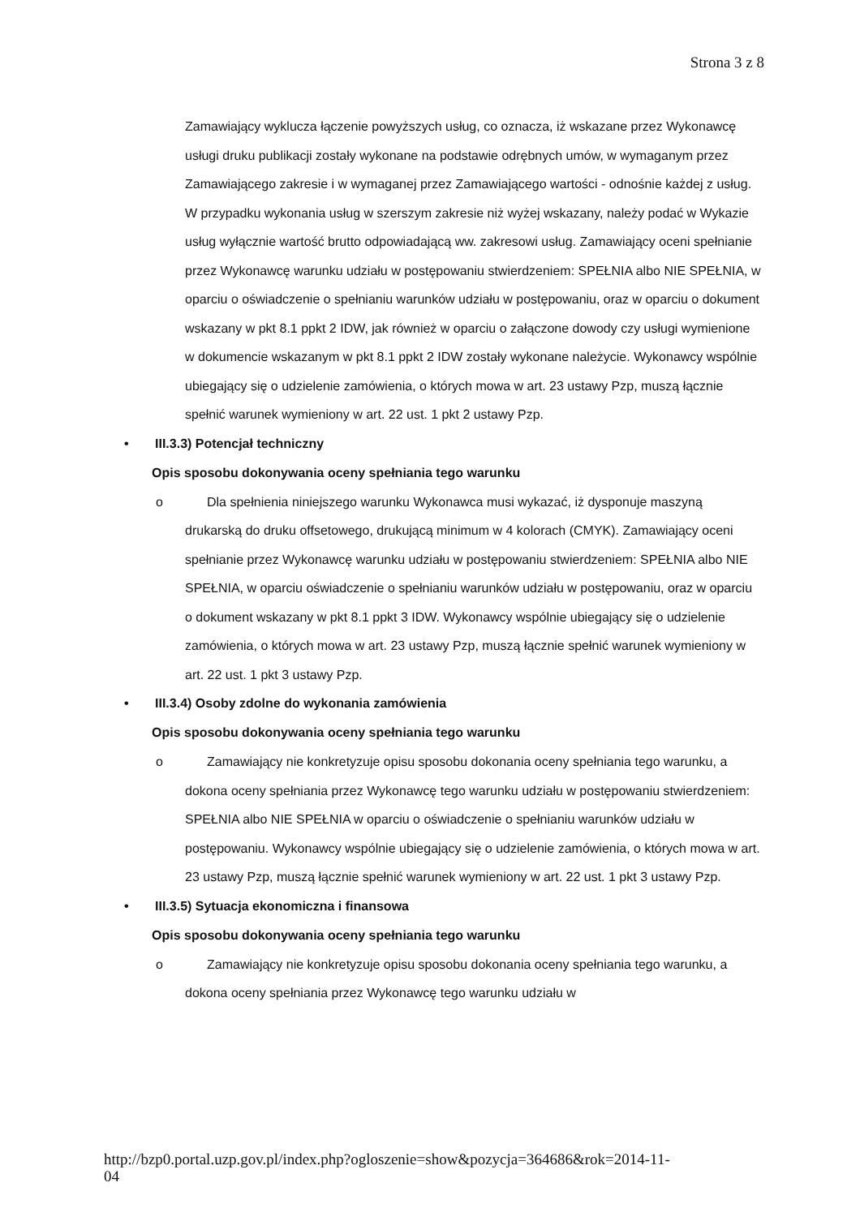Strona 3 z 8
Zamawiający wyklucza łączenie powyższych usług, co oznacza, iż wskazane przez Wykonawcę usługi druku publikacji zostały wykonane na podstawie odrębnych umów, w wymaganym przez Zamawiającego zakresie i w wymaganej przez Zamawiającego wartości - odnośnie każdej z usług. W przypadku wykonania usług w szerszym zakresie niż wyżej wskazany, należy podać w Wykazie usług wyłącznie wartość brutto odpowiadającą ww. zakresowi usług. Zamawiający oceni spełnianie przez Wykonawcę warunku udziału w postępowaniu stwierdzeniem: SPEŁNIA albo NIE SPEŁNIA, w oparciu o oświadczenie o spełnianiu warunków udziału w postępowaniu, oraz w oparciu o dokument wskazany w pkt 8.1 ppkt 2 IDW, jak również w oparciu o załączone dowody czy usługi wymienione w dokumencie wskazanym w pkt 8.1 ppkt 2 IDW zostały wykonane należycie. Wykonawcy wspólnie ubiegający się o udzielenie zamówienia, o których mowa w art. 23 ustawy Pzp, muszą łącznie spełnić warunek wymieniony w art. 22 ust. 1 pkt 2 ustawy Pzp.
• III.3.3) Potencjał techniczny
Opis sposobu dokonywania oceny spełniania tego warunku
o Dla spełnienia niniejszego warunku Wykonawca musi wykazać, iż dysponuje maszyną drukarską do druku offsetowego, drukującą minimum w 4 kolorach (CMYK). Zamawiający oceni spełnianie przez Wykonawcę warunku udziału w postępowaniu stwierdzeniem: SPEŁNIA albo NIE SPEŁNIA, w oparciu oświadczenie o spełnianiu warunków udziału w postępowaniu, oraz w oparciu o dokument wskazany w pkt 8.1 ppkt 3 IDW. Wykonawcy wspólnie ubiegający się o udzielenie zamówienia, o których mowa w art. 23 ustawy Pzp, muszą łącznie spełnić warunek wymieniony w art. 22 ust. 1 pkt 3 ustawy Pzp.
• III.3.4) Osoby zdolne do wykonania zamówienia
Opis sposobu dokonywania oceny spełniania tego warunku
o Zamawiający nie konkretyzuje opisu sposobu dokonania oceny spełniania tego warunku, a dokona oceny spełniania przez Wykonawcę tego warunku udziału w postępowaniu stwierdzeniem: SPEŁNIA albo NIE SPEŁNIA w oparciu o oświadczenie o spełnianiu warunków udziału w postępowaniu. Wykonawcy wspólnie ubiegający się o udzielenie zamówienia, o których mowa w art. 23 ustawy Pzp, muszą łącznie spełnić warunek wymieniony w art. 22 ust. 1 pkt 3 ustawy Pzp.
• III.3.5) Sytuacja ekonomiczna i finansowa
Opis sposobu dokonywania oceny spełniania tego warunku
o Zamawiający nie konkretyzuje opisu sposobu dokonania oceny spełniania tego warunku, a dokona oceny spełniania przez Wykonawcę tego warunku udziału w
http://bzp0.portal.uzp.gov.pl/index.php?ogloszenie=show&pozycja=364686&rok=2014-11-
04